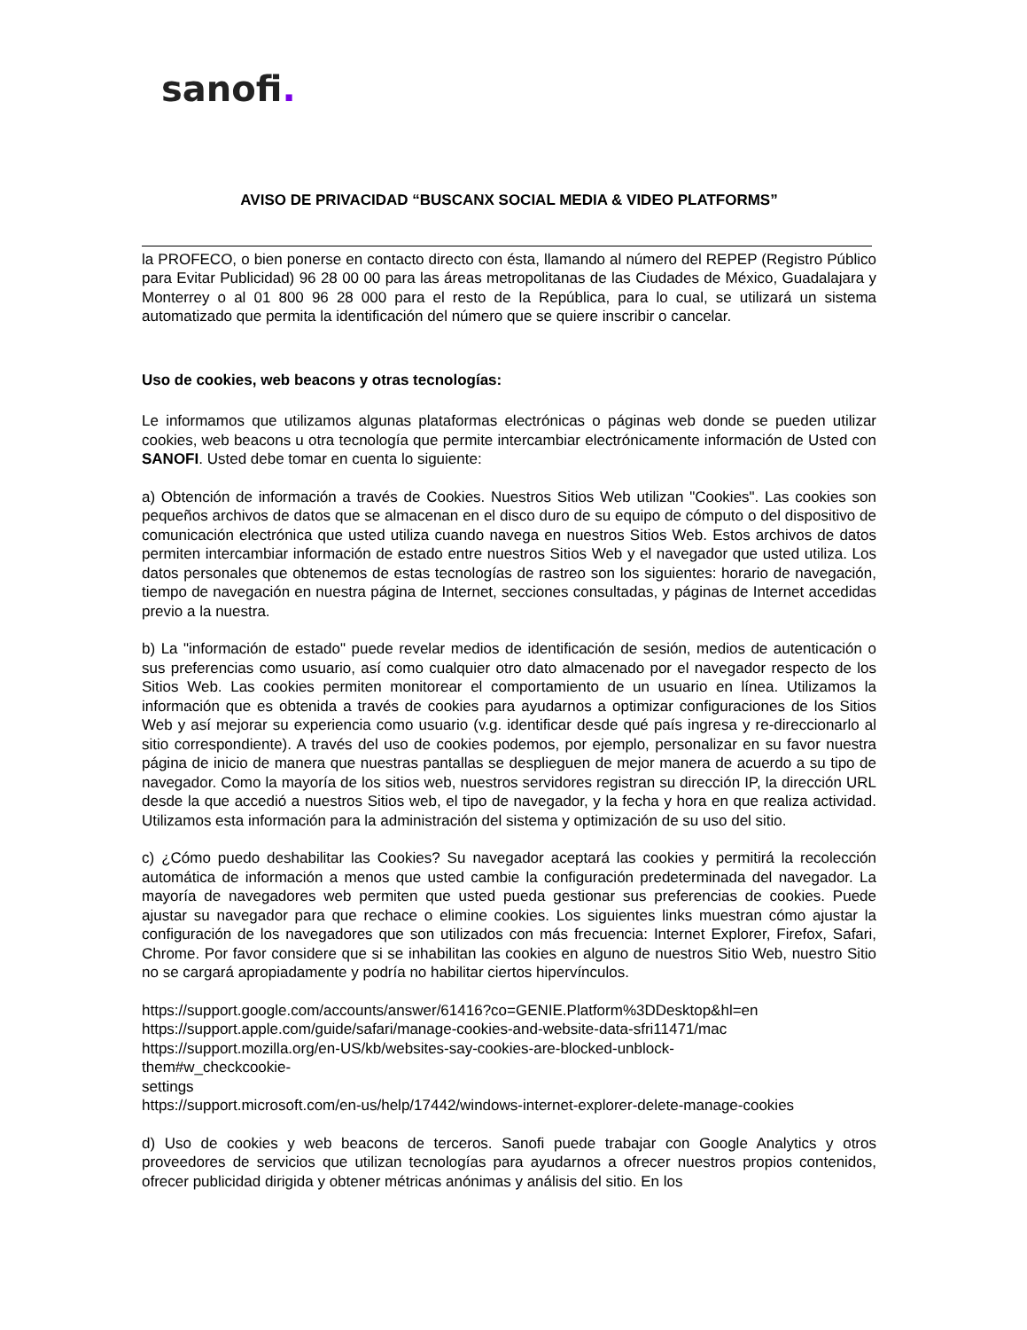sanofi.
AVISO DE PRIVACIDAD “BUSCANX SOCIAL MEDIA & VIDEO PLATFORMS”
la PROFECO, o bien ponerse en contacto directo con ésta, llamando al número del REPEP (Registro Público para Evitar Publicidad) 96 28 00 00 para las áreas metropolitanas de las Ciudades de México, Guadalajara y Monterrey o al 01 800 96 28 000 para el resto de la República, para lo cual, se utilizará un sistema automatizado que permita la identificación del número que se quiere inscribir o cancelar.
Uso de cookies, web beacons y otras tecnologías:
Le informamos que utilizamos algunas plataformas electrónicas o páginas web donde se pueden utilizar cookies, web beacons u otra tecnología que permite intercambiar electrónicamente información de Usted con SANOFI. Usted debe tomar en cuenta lo siguiente:
a) Obtención de información a través de Cookies. Nuestros Sitios Web utilizan "Cookies". Las cookies son pequeños archivos de datos que se almacenan en el disco duro de su equipo de cómputo o del dispositivo de comunicación electrónica que usted utiliza cuando navega en nuestros Sitios Web. Estos archivos de datos permiten intercambiar información de estado entre nuestros Sitios Web y el navegador que usted utiliza. Los datos personales que obtenemos de estas tecnologías de rastreo son los siguientes: horario de navegación, tiempo de navegación en nuestra página de Internet, secciones consultadas, y páginas de Internet accedidas previo a la nuestra.
b) La "información de estado" puede revelar medios de identificación de sesión, medios de autenticación o sus preferencias como usuario, así como cualquier otro dato almacenado por el navegador respecto de los Sitios Web. Las cookies permiten monitorear el comportamiento de un usuario en línea. Utilizamos la información que es obtenida a través de cookies para ayudarnos a optimizar configuraciones de los Sitios Web y así mejorar su experiencia como usuario (v.g. identificar desde qué país ingresa y re-direccionarlo al sitio correspondiente). A través del uso de cookies podemos, por ejemplo, personalizar en su favor nuestra página de inicio de manera que nuestras pantallas se desplieguen de mejor manera de acuerdo a su tipo de navegador. Como la mayoría de los sitios web, nuestros servidores registran su dirección IP, la dirección URL desde la que accedió a nuestros Sitios web, el tipo de navegador, y la fecha y hora en que realiza actividad. Utilizamos esta información para la administración del sistema y optimización de su uso del sitio.
c) ¿Cómo puedo deshabilitar las Cookies? Su navegador aceptará las cookies y permitirá la recolección automática de información a menos que usted cambie la configuración predeterminada del navegador. La mayoría de navegadores web permiten que usted pueda gestionar sus preferencias de cookies. Puede ajustar su navegador para que rechace o elimine cookies. Los siguientes links muestran cómo ajustar la configuración de los navegadores que son utilizados con más frecuencia: Internet Explorer, Firefox, Safari, Chrome. Por favor considere que si se inhabilitan las cookies en alguno de nuestros Sitio Web, nuestro Sitio no se cargará apropiadamente y podría no habilitar ciertos hipervínculos.
https://support.google.com/accounts/answer/61416?co=GENIE.Platform%3DDesktop&hl=en
https://support.apple.com/guide/safari/manage-cookies-and-website-data-sfri11471/mac
https://support.mozilla.org/en-US/kb/websites-say-cookies-are-blocked-unblock-
them#w_checkcookie-
settings
https://support.microsoft.com/en-us/help/17442/windows-internet-explorer-delete-manage-cookies
d) Uso de cookies y web beacons de terceros. Sanofi puede trabajar con Google Analytics y otros proveedores de servicios que utilizan tecnologías para ayudarnos a ofrecer nuestros propios contenidos, ofrecer publicidad dirigida y obtener métricas anónimas y análisis del sitio. En los